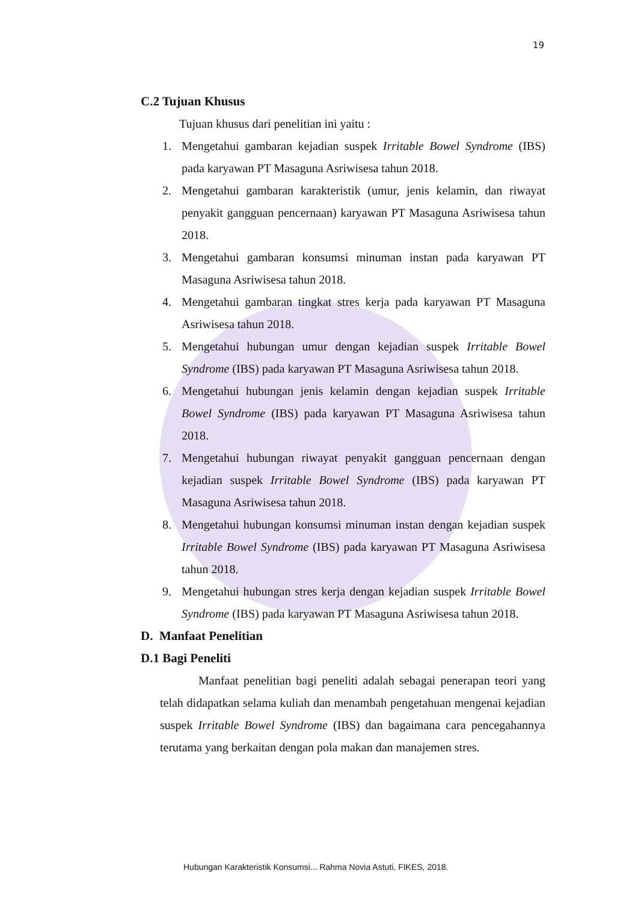19
C.2 Tujuan Khusus
Tujuan khusus dari penelitian ini yaitu :
1. Mengetahui gambaran kejadian suspek Irritable Bowel Syndrome (IBS) pada karyawan PT Masaguna Asriwisesa tahun 2018.
2. Mengetahui gambaran karakteristik (umur, jenis kelamin, dan riwayat penyakit gangguan pencernaan) karyawan PT Masaguna Asriwisesa tahun 2018.
3. Mengetahui gambaran konsumsi minuman instan pada karyawan PT Masaguna Asriwisesa tahun 2018.
4. Mengetahui gambaran tingkat stres kerja pada karyawan PT Masaguna Asriwisesa tahun 2018.
5. Mengetahui hubungan umur dengan kejadian suspek Irritable Bowel Syndrome (IBS) pada karyawan PT Masaguna Asriwisesa tahun 2018.
6. Mengetahui hubungan jenis kelamin dengan kejadian suspek Irritable Bowel Syndrome (IBS) pada karyawan PT Masaguna Asriwisesa tahun 2018.
7. Mengetahui hubungan riwayat penyakit gangguan pencernaan dengan kejadian suspek Irritable Bowel Syndrome (IBS) pada karyawan PT Masaguna Asriwisesa tahun 2018.
8. Mengetahui hubungan konsumsi minuman instan dengan kejadian suspek Irritable Bowel Syndrome (IBS) pada karyawan PT Masaguna Asriwisesa tahun 2018.
9. Mengetahui hubungan stres kerja dengan kejadian suspek Irritable Bowel Syndrome (IBS) pada karyawan PT Masaguna Asriwisesa tahun 2018.
D. Manfaat Penelitian
D.1 Bagi Peneliti
Manfaat penelitian bagi peneliti adalah sebagai penerapan teori yang telah didapatkan selama kuliah dan menambah pengetahuan mengenai kejadian suspek Irritable Bowel Syndrome (IBS) dan bagaimana cara pencegahannya terutama yang berkaitan dengan pola makan dan manajemen stres.
Hubungan Karakteristik Konsumsi... Rahma Novia Astuti, FIKES, 2018.